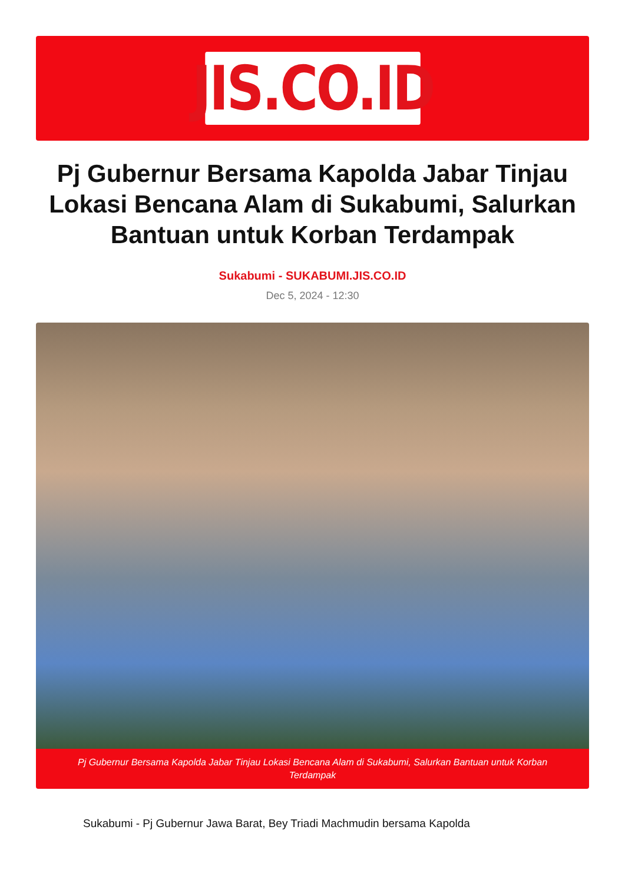JIS.CO.ID
Pj Gubernur Bersama Kapolda Jabar Tinjau Lokasi Bencana Alam di Sukabumi, Salurkan Bantuan untuk Korban Terdampak
Sukabumi - SUKABUMI.JIS.CO.ID
Dec 5, 2024 - 12:30
Pj Gubernur Bersama Kapolda Jabar Tinjau Lokasi Bencana Alam di Sukabumi, Salurkan Bantuan untuk Korban Terdampak
Sukabumi - Pj Gubernur Jawa Barat, Bey Triadi Machmudin bersama Kapolda